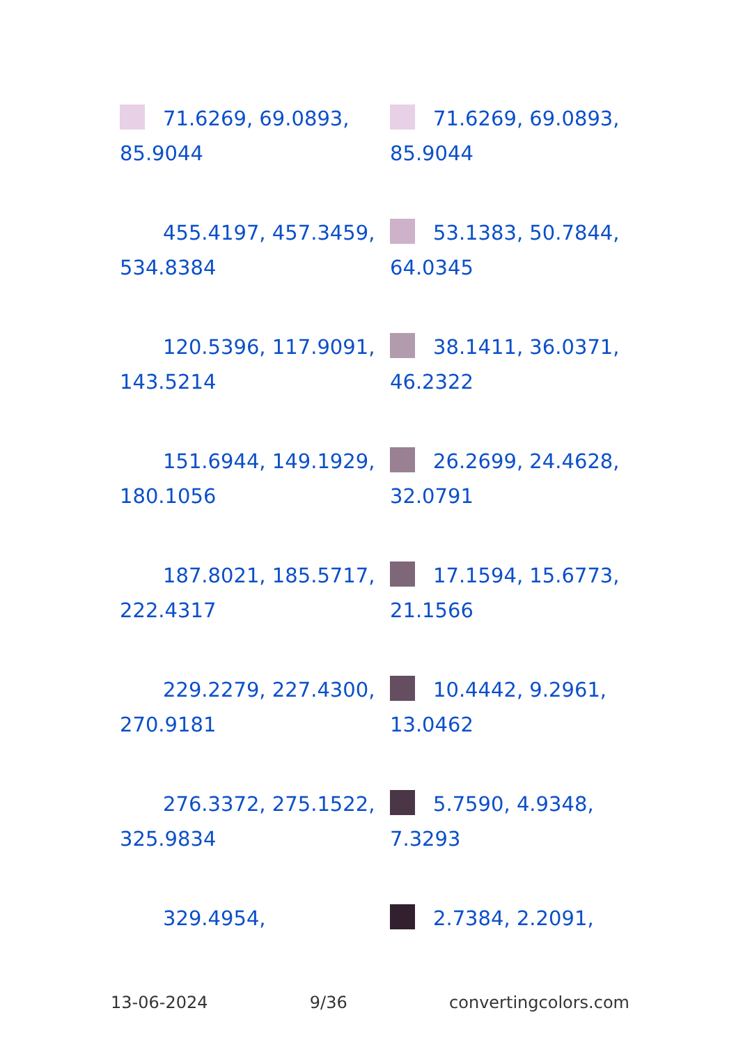71.6269, 69.0893, 85.9044
71.6269, 69.0893, 85.9044
455.4197, 457.3459, 534.8384
53.1383, 50.7844, 64.0345
120.5396, 117.9091, 143.5214
38.1411, 36.0371, 46.2322
151.6944, 149.1929, 180.1056
26.2699, 24.4628, 32.0791
187.8021, 185.5717, 222.4317
17.1594, 15.6773, 21.1566
229.2279, 227.4300, 270.9181
10.4442, 9.2961, 13.0462
276.3372, 275.1522, 325.9834
5.7590, 4.9348, 7.3293
329.4954,
2.7384, 2.2091,
13-06-2024 9/36 convertingcolors.com